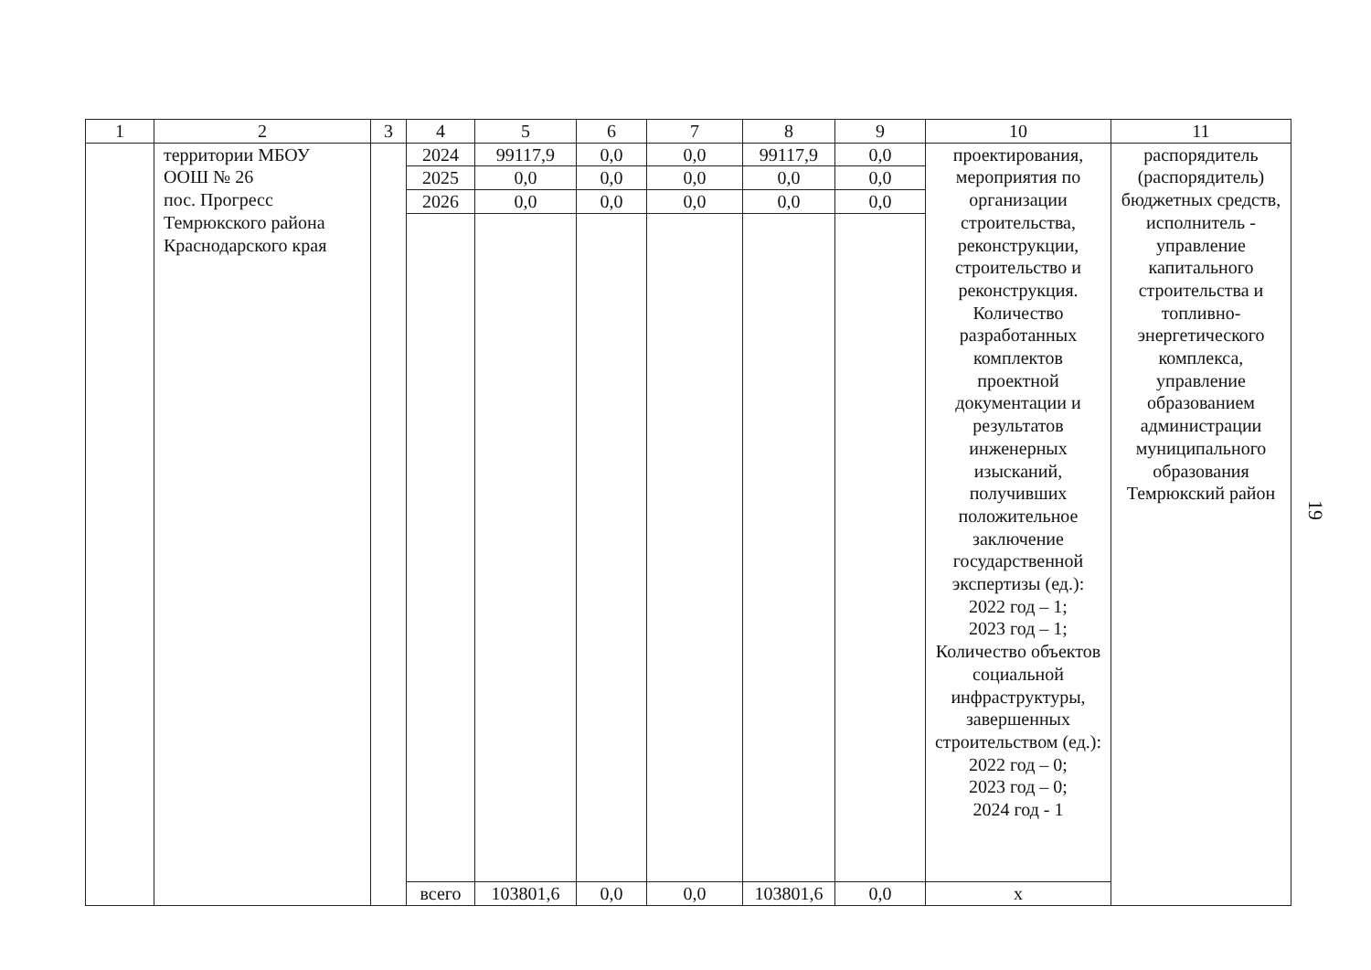| 1 | 2 | 3 | 4 | 5 | 6 | 7 | 8 | 9 | 10 | 11 |
| --- | --- | --- | --- | --- | --- | --- | --- | --- | --- | --- |
| | территории МБОУ ООШ № 26 пос. Прогресс Темрюкского района Краснодарского края | | 2024 | 99117,9 | 0,0 | 0,0 | 99117,9 | 0,0 | проектирования, мероприятия по организации строительства, реконструкции, строительство и реконструкция. Количество разработанных комплектов проектной документации и результатов инженерных изысканий, получивших положительное заключение государственной экспертизы (ед.): 2022 год – 1; 2023 год – 1; Количество объектов социальной инфраструктуры, завершенных строительством (ед.): 2022 год – 0; 2023 год – 0; 2024 год - 1 | распорядитель (распорядитель) бюджетных средств, исполнитель - управление капитального строительства и топливно-энергетического комплекса, управление образованием администрации муниципального образования Темрюкский район |
| | | | 2025 | 0,0 | 0,0 | 0,0 | 0,0 | 0,0 | | |
| | | | 2026 | 0,0 | 0,0 | 0,0 | 0,0 | 0,0 | | |
| | | | всего | 103801,6 | 0,0 | 0,0 | 103801,6 | 0,0 | х | |
19